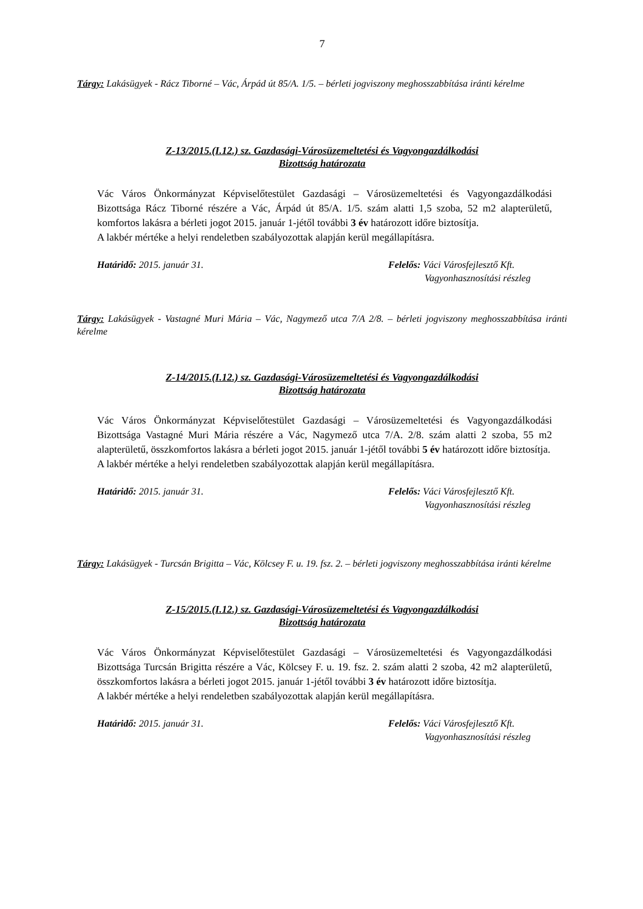7
Tárgy: Lakásügyek - Rácz Tiborné – Vác, Árpád út 85/A. 1/5. – bérleti jogviszony meghosszabbítása iránti kérelme
Z-13/2015.(I.12.) sz. Gazdasági-Városüzemeltetési és Vagyongazdálkodási
Bizottság határozata
Vác Város Önkormányzat Képviselőtestület Gazdasági – Városüzemeltetési és Vagyongazdálkodási Bizottsága Rácz Tiborné részére a Vác, Árpád út 85/A. 1/5. szám alatti 1,5 szoba, 52 m2 alapterületű, komfortos lakásra a bérleti jogot 2015. január 1-jétől további 3 év határozott időre biztosítja.
A lakbér mértéke a helyi rendeletben szabályozottak alapján kerül megállapításra.
Határidő: 2015. január 31. Felelős: Váci Városfejlesztő Kft.
Vagyonhasznosítási részleg
Tárgy: Lakásügyek - Vastagné Muri Mária – Vác, Nagymező utca 7/A 2/8. – bérleti jogviszony meghosszabbítása iránti kérelme
Z-14/2015.(I.12.) sz. Gazdasági-Városüzemeltetési és Vagyongazdálkodási
Bizottság határozata
Vác Város Önkormányzat Képviselőtestület Gazdasági – Városüzemeltetési és Vagyongazdálkodási Bizottsága Vastagné Muri Mária részére a Vác, Nagymező utca 7/A. 2/8. szám alatti 2 szoba, 55 m2 alapterületű, összkomfortos lakásra a bérleti jogot 2015. január 1-jétől további 5 év határozott időre biztosítja.
A lakbér mértéke a helyi rendeletben szabályozottak alapján kerül megállapításra.
Határidő: 2015. január 31. Felelős: Váci Városfejlesztő Kft.
Vagyonhasznosítási részleg
Tárgy: Lakásügyek - Turcsán Brigitta – Vác, Kölcsey F. u. 19. fsz. 2. – bérleti jogviszony meghosszabbítása iránti kérelme
Z-15/2015.(I.12.) sz. Gazdasági-Városüzemeltetési és Vagyongazdálkodási
Bizottság határozata
Vác Város Önkormányzat Képviselőtestület Gazdasági – Városüzemeltetési és Vagyongazdálkodási Bizottsága Turcsán Brigitta részére a Vác, Kölcsey F. u. 19. fsz. 2. szám alatti 2 szoba, 42 m2 alapterületű, összkomfortos lakásra a bérleti jogot 2015. január 1-jétől további 3 év határozott időre biztosítja.
A lakbér mértéke a helyi rendeletben szabályozottak alapján kerül megállapításra.
Határidő: 2015. január 31. Felelős: Váci Városfejlesztő Kft.
Vagyonhasznosítási részleg